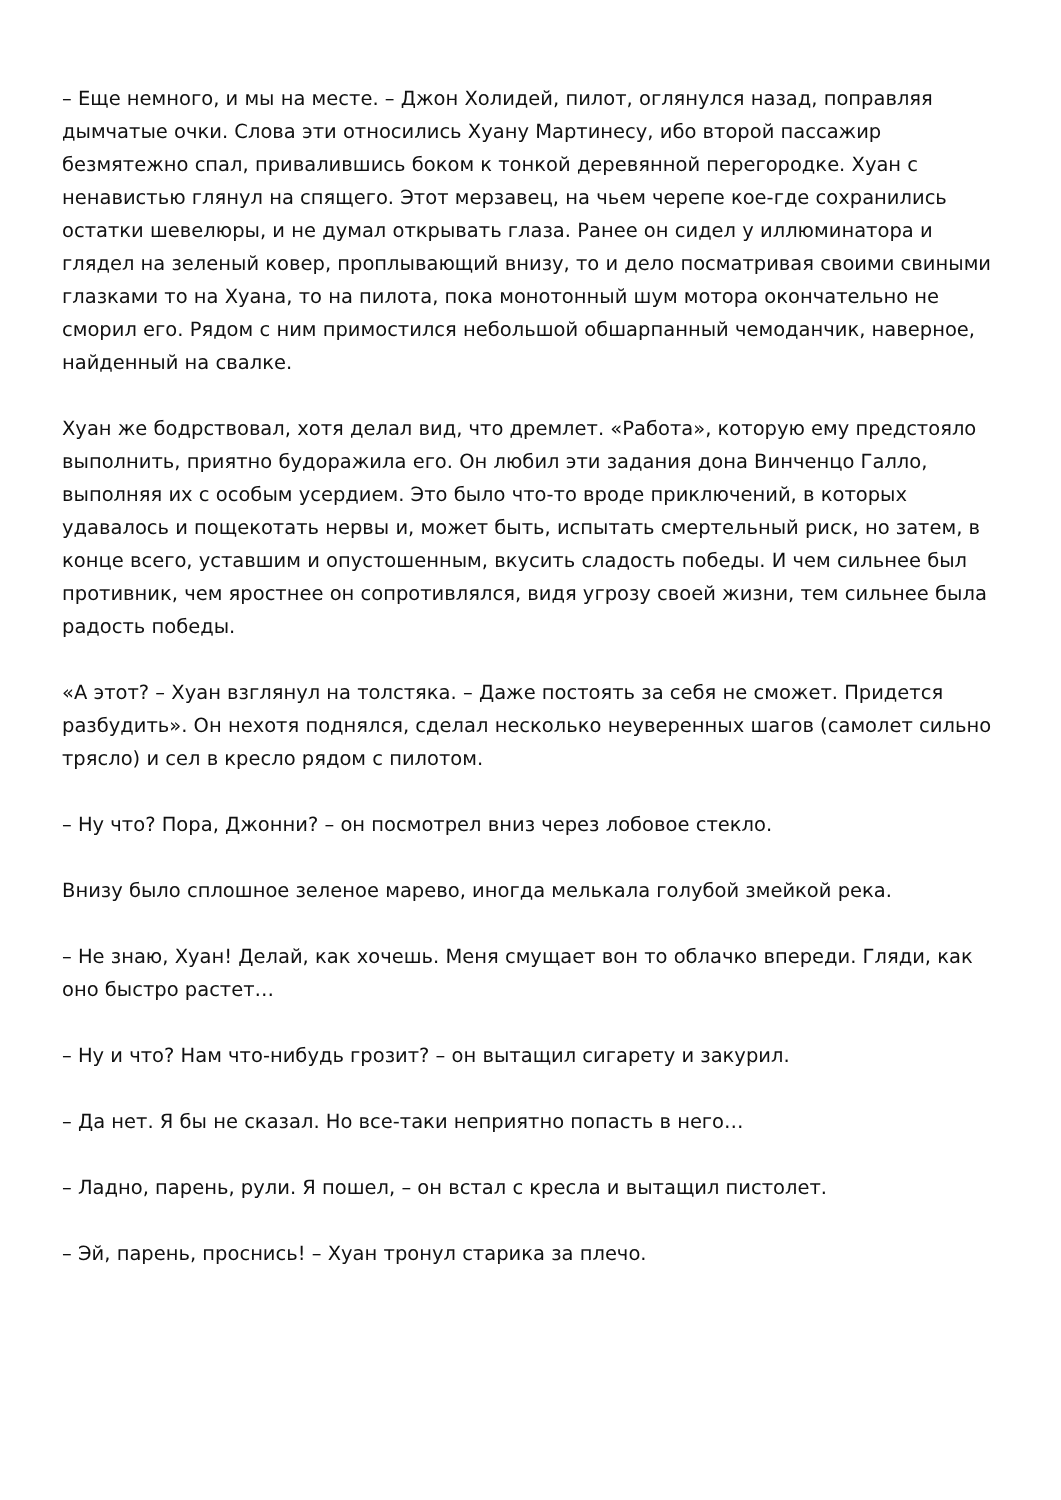– Еще немного, и мы на месте. – Джон Холидей, пилот, оглянулся назад, поправляя дымчатые очки. Слова эти относились Хуану Мартинесу, ибо второй пассажир безмятежно спал, привалившись боком к тонкой деревянной перегородке. Хуан с ненавистью глянул на спящего. Этот мерзавец, на чьем черепе кое-где сохранились остатки шевелюры, и не думал открывать глаза. Ранее он сидел у иллюминатора и глядел на зеленый ковер, проплывающий внизу, то и дело посматривая своими свиными глазками то на Хуана, то на пилота, пока монотонный шум мотора окончательно не сморил его. Рядом с ним примостился небольшой обшарпанный чемоданчик, наверное, найденный на свалке.
Хуан же бодрствовал, хотя делал вид, что дремлет. «Работа», которую ему предстояло выполнить, приятно будоражила его. Он любил эти задания дона Винченцо Галло, выполняя их с особым усердием. Это было что-то вроде приключений, в которых удавалось и пощекотать нервы и, может быть, испытать смертельный риск, но затем, в конце всего, уставшим и опустошенным, вкусить сладость победы. И чем сильнее был противник, чем яростнее он сопротивлялся, видя угрозу своей жизни, тем сильнее была радость победы.
«А этот? – Хуан взглянул на толстяка. – Даже постоять за себя не сможет. Придется разбудить». Он нехотя поднялся, сделал несколько неуверенных шагов (самолет сильно трясло) и сел в кресло рядом с пилотом.
– Ну что? Пора, Джонни? – он посмотрел вниз через лобовое стекло.
Внизу было сплошное зеленое марево, иногда мелькала голубой змейкой река.
– Не знаю, Хуан! Делай, как хочешь. Меня смущает вон то облачко впереди. Гляди, как оно быстро растет…
– Ну и что? Нам что-нибудь грозит? – он вытащил сигарету и закурил.
– Да нет. Я бы не сказал. Но все-таки неприятно попасть в него…
– Ладно, парень, рули. Я пошел, – он встал с кресла и вытащил пистолет.
– Эй, парень, проснись! – Хуан тронул старика за плечо.